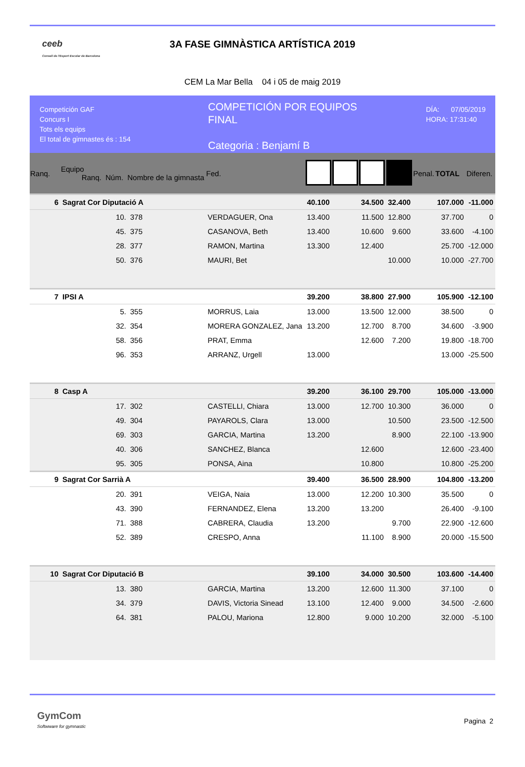ceeb
Consell de l'Esport Escolar de Barcelona
3A FASE GIMNÀSTICA ARTÍSTICA 2019
CEM La Mar Bella 04 i 05 de maig 2019
Competición GAF
Concurs I
Tots els equips
El total de gimnastes és : 154
COMPETICIÓN POR EQUIPOS
FINAL
Categoria : Benjamí B
DÍA: 07/05/2019
HORA: 17:31:40
| Ranq. | Equipo Ranq. Núm. Nombre de la gimnasta | | | Fed. | | | | | Penal. | TOTAL | Diferen. |
| --- | --- | --- | --- | --- | --- | --- | --- | --- | --- | --- | --- |
| 6 | Sagrat Cor Diputació A | | | | 40.100 | | 34.500 | 32.400 | | 107.000 | -11.000 |
| | 10. | 378 | VERDAGUER, Ona | | 13.400 | | 11.500 | 12.800 | | 37.700 | 0 |
| | 45. | 375 | CASANOVA, Beth | | 13.400 | | 10.600 | 9.600 | | 33.600 | -4.100 |
| | 28. | 377 | RAMON, Martina | | 13.300 | | 12.400 | | | 25.700 | -12.000 |
| | 50. | 376 | MAURI, Bet | | | | | 10.000 | | 10.000 | -27.700 |
| 7 | IPSI A | | | | 39.200 | | 38.800 | 27.900 | | 105.900 | -12.100 |
| | 5. | 355 | MORRUS, Laia | | 13.000 | | 13.500 | 12.000 | | 38.500 | 0 |
| | 32. | 354 | MORERA GONZALEZ, Jana | | 13.200 | | 12.700 | 8.700 | | 34.600 | -3.900 |
| | 58. | 356 | PRAT, Emma | | | | 12.600 | 7.200 | | 19.800 | -18.700 |
| | 96. | 353 | ARRANZ, Urgell | | 13.000 | | | | | 13.000 | -25.500 |
| 8 | Casp A | | | | 39.200 | | 36.100 | 29.700 | | 105.000 | -13.000 |
| | 17. | 302 | CASTELLI, Chiara | | 13.000 | | 12.700 | 10.300 | | 36.000 | 0 |
| | 49. | 304 | PAYAROLS, Clara | | 13.000 | | | 10.500 | | 23.500 | -12.500 |
| | 69. | 303 | GARCIA, Martina | | 13.200 | | | 8.900 | | 22.100 | -13.900 |
| | 40. | 306 | SANCHEZ, Blanca | | | | 12.600 | | | 12.600 | -23.400 |
| | 95. | 305 | PONSA, Aina | | | | 10.800 | | | 10.800 | -25.200 |
| 9 | Sagrat Cor Sarrià A | | | | 39.400 | | 36.500 | 28.900 | | 104.800 | -13.200 |
| | 20. | 391 | VEIGA, Naia | | 13.000 | | 12.200 | 10.300 | | 35.500 | 0 |
| | 43. | 390 | FERNANDEZ, Elena | | 13.200 | | 13.200 | | | 26.400 | -9.100 |
| | 71. | 388 | CABRERA, Claudia | | 13.200 | | | 9.700 | | 22.900 | -12.600 |
| | 52. | 389 | CRESPO, Anna | | | | 11.100 | 8.900 | | 20.000 | -15.500 |
| 10 | Sagrat Cor Diputació B | | | | 39.100 | | 34.000 | 30.500 | | 103.600 | -14.400 |
| | 13. | 380 | GARCIA, Martina | | 13.200 | | 12.600 | 11.300 | | 37.100 | 0 |
| | 34. | 379 | DAVIS, Victoria Sinead | | 13.100 | | 12.400 | 9.000 | | 34.500 | -2.600 |
| | 64. | 381 | PALOU, Mariona | | 12.800 | | 9.000 | 10.200 | | 32.000 | -5.100 |
GymCom
Softwware for gymnastic
Pagina 2